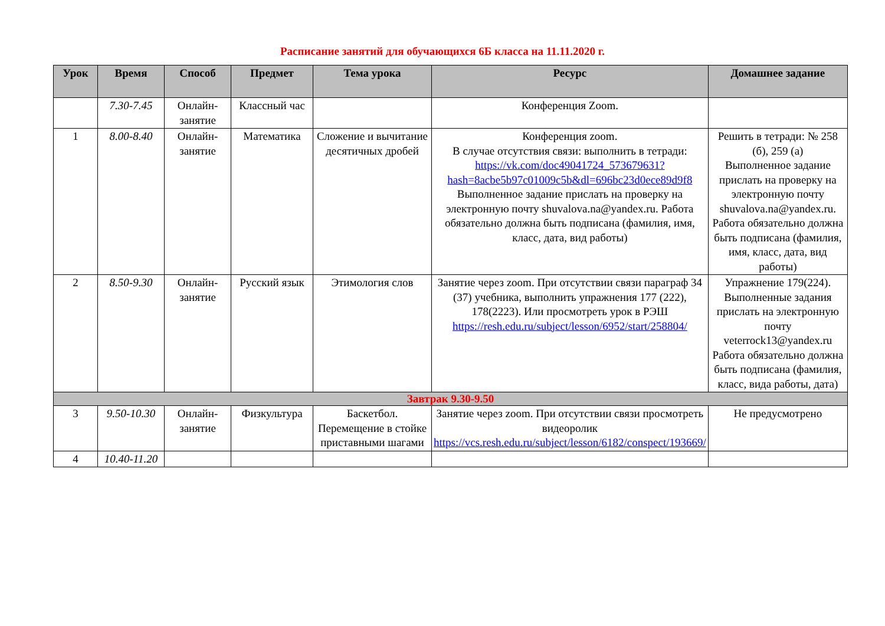Расписание занятий для обучающихся 6Б класса на 11.11.2020 г.
| Урок | Время | Способ | Предмет | Тема урока | Ресурс | Домашнее задание |
| --- | --- | --- | --- | --- | --- | --- |
| | 7.30-7.45 | Онлайн-занятие | Классный час | | Конференция Zoom. | |
| 1 | 8.00-8.40 | Онлайн-занятие | Математика | Сложение и вычитание десятичных дробей | Конференция zoom. В случае отсутствия связи: выполнить в тетради: https://vk.com/doc49041724_573679631?hash=8acbe5b97c01009c5b&dl=696bc23d0ece89d9f8 Выполненное задание прислать на проверку на электронную почту shuvalova.na@yandex.ru. Работа обязательно должна быть подписана (фамилия, имя, класс, дата, вид работы) | Решить в тетради: № 258 (б), 259 (а) Выполненное задание прислать на проверку на электронную почту shuvalova.na@yandex.ru. Работа обязательно должна быть подписана (фамилия, имя, класс, дата, вид работы) |
| 2 | 8.50-9.30 | Онлайн-занятие | Русский язык | Этимология слов | Занятие через zoom. При отсутствии связи параграф 34 (37) учебника, выполнить упражнения 177 (222), 178(2223). Или просмотреть урок в РЭШ https://resh.edu.ru/subject/lesson/6952/start/258804/ | Упражнение 179(224). Выполненные задания прислать на электронную почту veterrock13@yandex.ru Работа обязательно должна быть подписана (фамилия, класс, вида работы, дата) |
| Завтрак 9.30-9.50 | | | | | | |
| 3 | 9.50-10.30 | Онлайн-занятие | Физкультура | Баскетбол. Перемещение в стойке приставными шагами | Занятие через zoom. При отсутствии связи просмотреть видеоролик https://vcs.resh.edu.ru/subject/lesson/6182/conspect/193669/ | Не предусмотрено |
| 4 | 10.40-11.20 | | | | | |